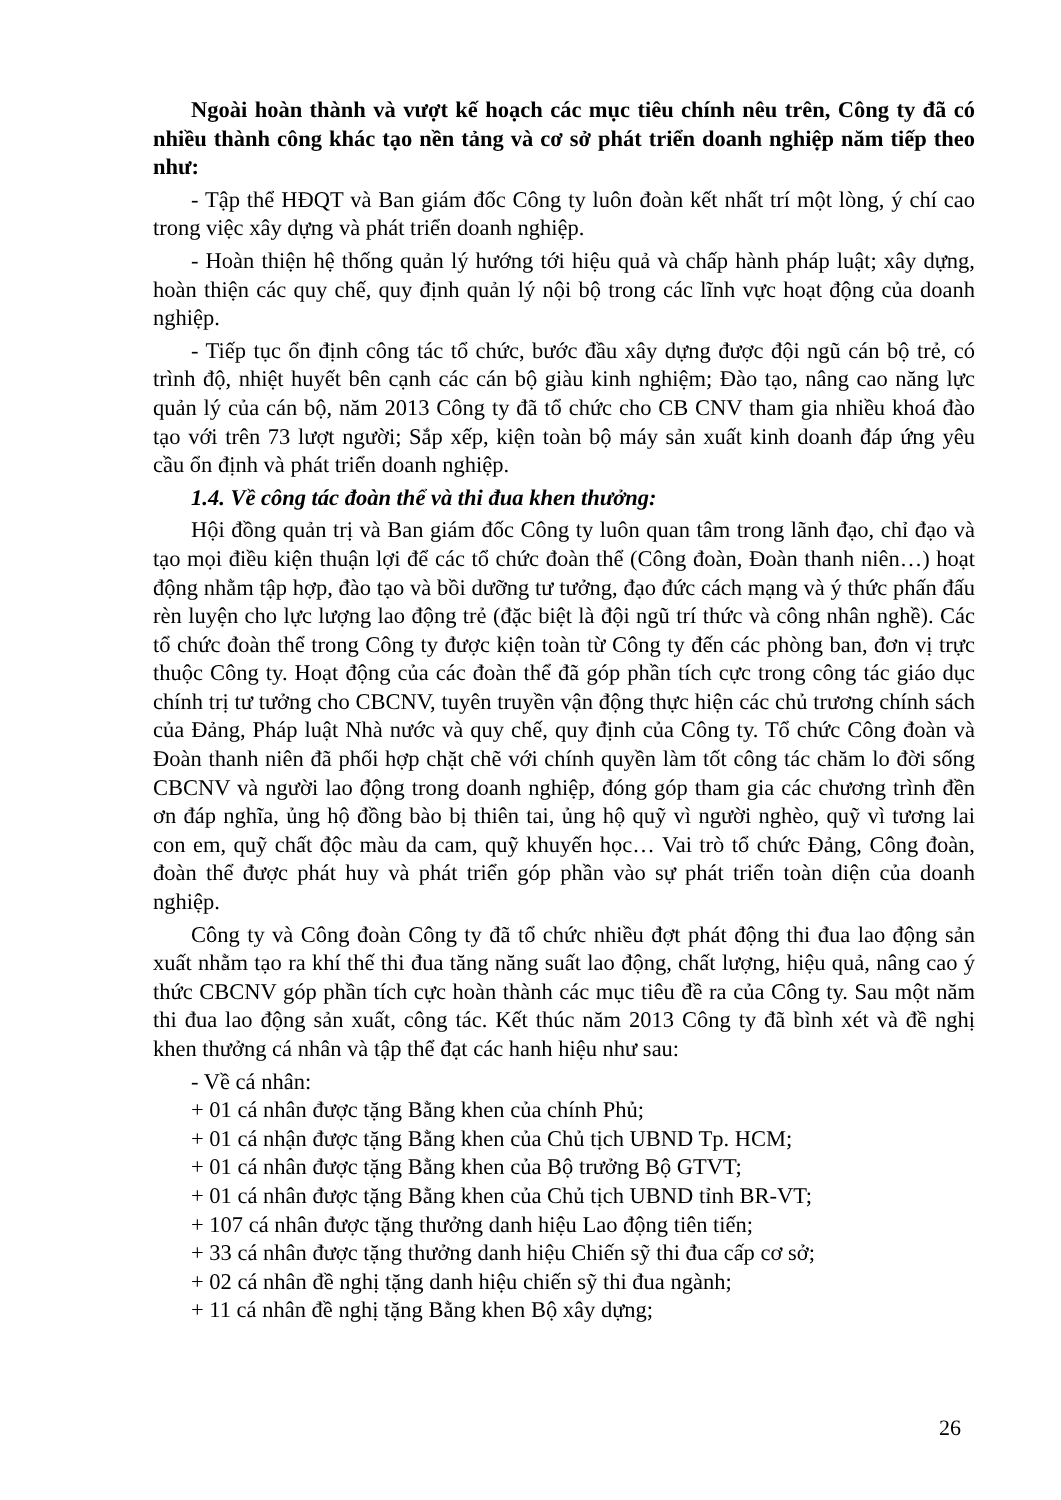Ngoài hoàn thành và vượt kế hoạch các mục tiêu chính nêu trên, Công ty đã có nhiều thành công khác tạo nền tảng và cơ sở phát triển doanh nghiệp năm tiếp theo như:
- Tập thể HĐQT và Ban giám đốc Công ty luôn đoàn kết nhất trí một lòng, ý chí cao trong việc xây dựng và phát triển doanh nghiệp.
- Hoàn thiện hệ thống quản lý hướng tới hiệu quả và chấp hành pháp luật; xây dựng, hoàn thiện các quy chế, quy định quản lý nội bộ trong các lĩnh vực hoạt động của doanh nghiệp.
- Tiếp tục ổn định công tác tổ chức, bước đầu xây dựng được đội ngũ cán bộ trẻ, có trình độ, nhiệt huyết bên cạnh các cán bộ giàu kinh nghiệm; Đào tạo, nâng cao năng lực quản lý của cán bộ, năm 2013 Công ty đã tổ chức cho CB CNV tham gia nhiều khoá đào tạo với trên 73 lượt người; Sắp xếp, kiện toàn bộ máy sản xuất kinh doanh đáp ứng yêu cầu ổn định và phát triển doanh nghiệp.
1.4. Về công tác đoàn thể và thi đua khen thưởng:
Hội đồng quản trị và Ban giám đốc Công ty luôn quan tâm trong lãnh đạo, chỉ đạo và tạo mọi điều kiện thuận lợi để các tổ chức đoàn thể (Công đoàn, Đoàn thanh niên…) hoạt động nhằm tập hợp, đào tạo và bồi dưỡng tư tưởng, đạo đức cách mạng và ý thức phấn đấu rèn luyện cho lực lượng lao động trẻ (đặc biệt là đội ngũ trí thức và công nhân nghề). Các tổ chức đoàn thể trong Công ty được kiện toàn từ Công ty đến các phòng ban, đơn vị trực thuộc Công ty. Hoạt động của các đoàn thể đã góp phần tích cực trong công tác giáo dục chính trị tư tưởng cho CBCNV, tuyên truyền vận động thực hiện các chủ trương chính sách của Đảng, Pháp luật Nhà nước và quy chế, quy định của Công ty. Tổ chức Công đoàn và Đoàn thanh niên đã phối hợp chặt chẽ với chính quyền làm tốt công tác chăm lo đời sống CBCNV và người lao động trong doanh nghiệp, đóng góp tham gia các chương trình đền ơn đáp nghĩa, ủng hộ đồng bào bị thiên tai, ủng hộ quỹ vì người nghèo, quỹ vì tương lai con em, quỹ chất độc màu da cam, quỹ khuyến học… Vai trò tổ chức Đảng, Công đoàn, đoàn thể được phát huy và phát triển góp phần vào sự phát triển toàn diện của doanh nghiệp.
Công ty và Công đoàn Công ty đã tổ chức nhiều đợt phát động thi đua lao động sản xuất nhằm tạo ra khí thế thi đua tăng năng suất lao động, chất lượng, hiệu quả, nâng cao ý thức CBCNV góp phần tích cực hoàn thành các mục tiêu đề ra của Công ty. Sau một năm thi đua lao động sản xuất, công tác. Kết thúc năm 2013 Công ty đã bình xét và đề nghị khen thưởng cá nhân và tập thể đạt các hanh hiệu như sau:
- Về cá nhân:
+ 01 cá nhân được tặng Bằng khen của chính Phủ;
+ 01 cá nhận được tặng Bằng khen của Chủ tịch UBND Tp. HCM;
+ 01 cá nhân được tặng Bằng khen của Bộ trưởng Bộ GTVT;
+ 01 cá nhân được tặng Bằng khen của Chủ tịch UBND tỉnh BR-VT;
+ 107 cá nhân được tặng thưởng danh hiệu Lao động tiên tiến;
+ 33 cá nhân được tặng thưởng danh hiệu Chiến sỹ thi đua cấp cơ sở;
+ 02 cá nhân đề nghị tặng danh hiệu chiến sỹ thi đua ngành;
+ 11 cá nhân đề nghị tặng Bằng khen Bộ xây dựng;
26